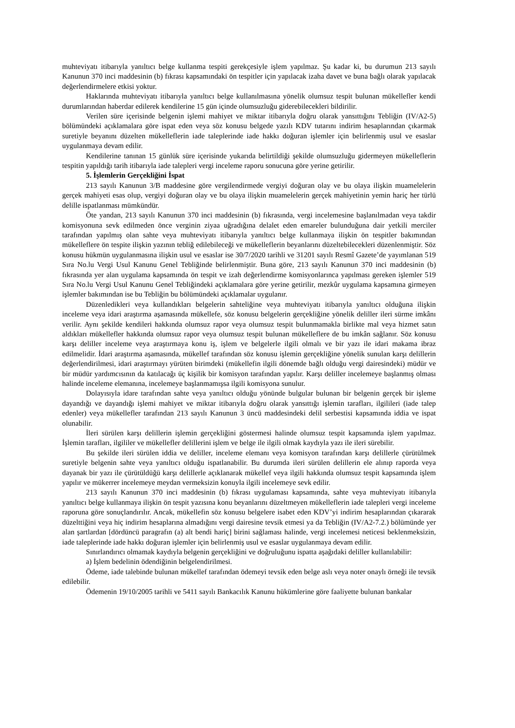muhteviyatı itibarıyla yanıltıcı belge kullanma tespiti gerekçesiyle işlem yapılmaz. Şu kadar ki, bu durumun 213 sayılı Kanunun 370 inci maddesinin (b) fıkrası kapsamındaki ön tespitler için yapılacak izaha davet ve buna bağlı olarak yapılacak değerlendirmelere etkisi yoktur.
Haklarında muhteviyatı itibarıyla yanıltıcı belge kullanılmasına yönelik olumsuz tespit bulunan mükellefler kendi durumlarından haberdar edilerek kendilerine 15 gün içinde olumsuzluğu giderebilecekleri bildirilir.
Verilen süre içerisinde belgenin işlemi mahiyet ve miktar itibarıyla doğru olarak yansıttığını Tebliğin (IV/A2-5) bölümündeki açıklamalara göre ispat eden veya söz konusu belgede yazılı KDV tutarını indirim hesaplarından çıkarmak suretiyle beyanını düzelten mükelleflerin iade taleplerinde iade hakkı doğuran işlemler için belirlenmiş usul ve esaslar uygulanmaya devam edilir.
Kendilerine tanınan 15 günlük süre içerisinde yukarıda belirtildiği şekilde olumsuzluğu gidermeyen mükelleflerin tespitin yapıldığı tarih itibarıyla iade talepleri vergi inceleme raporu sonucuna göre yerine getirilir.
5. İşlemlerin Gerçekliğini İspat
213 sayılı Kanunun 3/B maddesine göre vergilendirmede vergiyi doğuran olay ve bu olaya ilişkin muamelelerin gerçek mahiyeti esas olup, vergiyi doğuran olay ve bu olaya ilişkin muamelelerin gerçek mahiyetinin yemin hariç her türlü delille ispatlanması mümkündür.
Öte yandan, 213 sayılı Kanunun 370 inci maddesinin (b) fıkrasında, vergi incelemesine başlanılmadan veya takdir komisyonuna sevk edilmeden önce verginin ziyaa uğradığına delalet eden emareler bulunduğuna dair yetkili merciler tarafından yapılmış olan sahte veya muhteviyatı itibarıyla yanıltıcı belge kullanmaya ilişkin ön tespitler bakımından mükelleflere ön tespite ilişkin yazının tebliğ edilebileceği ve mükelleflerin beyanlarını düzeltebilecekleri düzenlenmiştir. Söz konusu hükmün uygulanmasına ilişkin usul ve esaslar ise 30/7/2020 tarihli ve 31201 sayılı Resmî Gazete’de yayımlanan 519 Sıra No.lu Vergi Usul Kanunu Genel Tebliğinde belirlenmiştir. Buna göre, 213 sayılı Kanunun 370 inci maddesinin (b) fıkrasında yer alan uygulama kapsamında ön tespit ve izah değerlendirme komisyonlarınca yapılması gereken işlemler 519 Sıra No.lu Vergi Usul Kanunu Genel Tebliğindeki açıklamalara göre yerine getirilir, mezkûr uygulama kapsamına girmeyen işlemler bakımından ise bu Tebliğin bu bölümündeki açıklamalar uygulanır.
Düzenledikleri veya kullandıkları belgelerin sahteliğine veya muhteviyatı itibarıyla yanıltıcı olduğuna ilişkin inceleme veya idari araştırma aşamasında mükellefe, söz konusu belgelerin gerçekliğine yönelik deliller ileri sürme imkânı verilir. Aynı şekilde kendileri hakkında olumsuz rapor veya olumsuz tespit bulunmamakla birlikte mal veya hizmet satın aldıkları mükellefler hakkında olumsuz rapor veya olumsuz tespit bulunan mükelleflere de bu imkân sağlanır. Söz konusu karşı deliller inceleme veya araştırmaya konu iş, işlem ve belgelerle ilgili olmalı ve bir yazı ile idari makama ibraz edilmelidir. İdari araştırma aşamasında, mükellef tarafından söz konusu işlemin gerçekliğine yönelik sunulan karşı delillerin değerlendirilmesi, idari araştırmayı yürüten birimdeki (mükellefin ilgili dönemde bağlı olduğu vergi dairesindeki) müdür ve bir müdür yardımcısının da katılacağı üç kişilik bir komisyon tarafından yapılır. Karşı deliller incelemeye başlanmış olması halinde inceleme elemanına, incelemeye başlanmamışsa ilgili komisyona sunulur.
Dolayısıyla idare tarafından sahte veya yanıltıcı olduğu yönünde bulgular bulunan bir belgenin gerçek bir işleme dayandığı ve dayandığı işlemi mahiyet ve miktar itibarıyla doğru olarak yansıttığı işlemin tarafları, ilgilileri (iade talep edenler) veya mükellefler tarafından 213 sayılı Kanunun 3 üncü maddesindeki delil serbestisi kapsamında iddia ve ispat olunabilir.
İleri sürülen karşı delillerin işlemin gerçekliğini göstermesi halinde olumsuz tespit kapsamında işlem yapılmaz. İşlemin tarafları, ilgililer ve mükellefler delillerini işlem ve belge ile ilgili olmak kaydıyla yazı ile ileri sürebilir.
Bu şekilde ileri sürülen iddia ve deliller, inceleme elemanı veya komisyon tarafından karşı delillerle çürütülmek suretiyle belgenin sahte veya yanıltıcı olduğu ispatlanabilir. Bu durumda ileri sürülen delillerin ele alınıp raporda veya dayanak bir yazı ile çürütüldüğü karşı delillerle açıklanarak mükellef veya ilgili hakkında olumsuz tespit kapsamında işlem yapılır ve mükerrer incelemeye meydan vermeksizin konuyla ilgili incelemeye sevk edilir.
213 sayılı Kanunun 370 inci maddesinin (b) fıkrası uygulaması kapsamında, sahte veya muhteviyatı itibarıyla yanıltıcı belge kullanmaya ilişkin ön tespit yazısına konu beyanlarını düzeltmeyen mükelleflerin iade talepleri vergi inceleme raporuna göre sonuçlandırılır. Ancak, mükellefin söz konusu belgelere isabet eden KDV’yi indirim hesaplarından çıkararak düzelttiğini veya hiç indirim hesaplarına almadığını vergi dairesine tevsik etmesi ya da Tebliğin (IV/A2-7.2.) bölümünde yer alan şartlardan [dördüncü paragrafın (a) alt bendi hariç] birini sağlaması halinde, vergi incelemesi neticesi beklenmeksizin, iade taleplerinde iade hakkı doğuran işlemler için belirlenmiş usul ve esaslar uygulanmaya devam edilir.
Sınırlandırıcı olmamak kaydıyla belgenin gerçekliğini ve doğruluğunu ispatta aşağıdaki deliller kullanılabilir:
a) İşlem bedelinin ödendiğinin belgelendirilmesi.
Ödeme, iade talebinde bulunan mükellef tarafından ödemeyi tevsik eden belge aslı veya noter onaylı örneği ile tevsik edilebilir.
Ödemenin 19/10/2005 tarihli ve 5411 sayılı Bankacılık Kanunu hükümlerine göre faaliyette bulunan bankalar